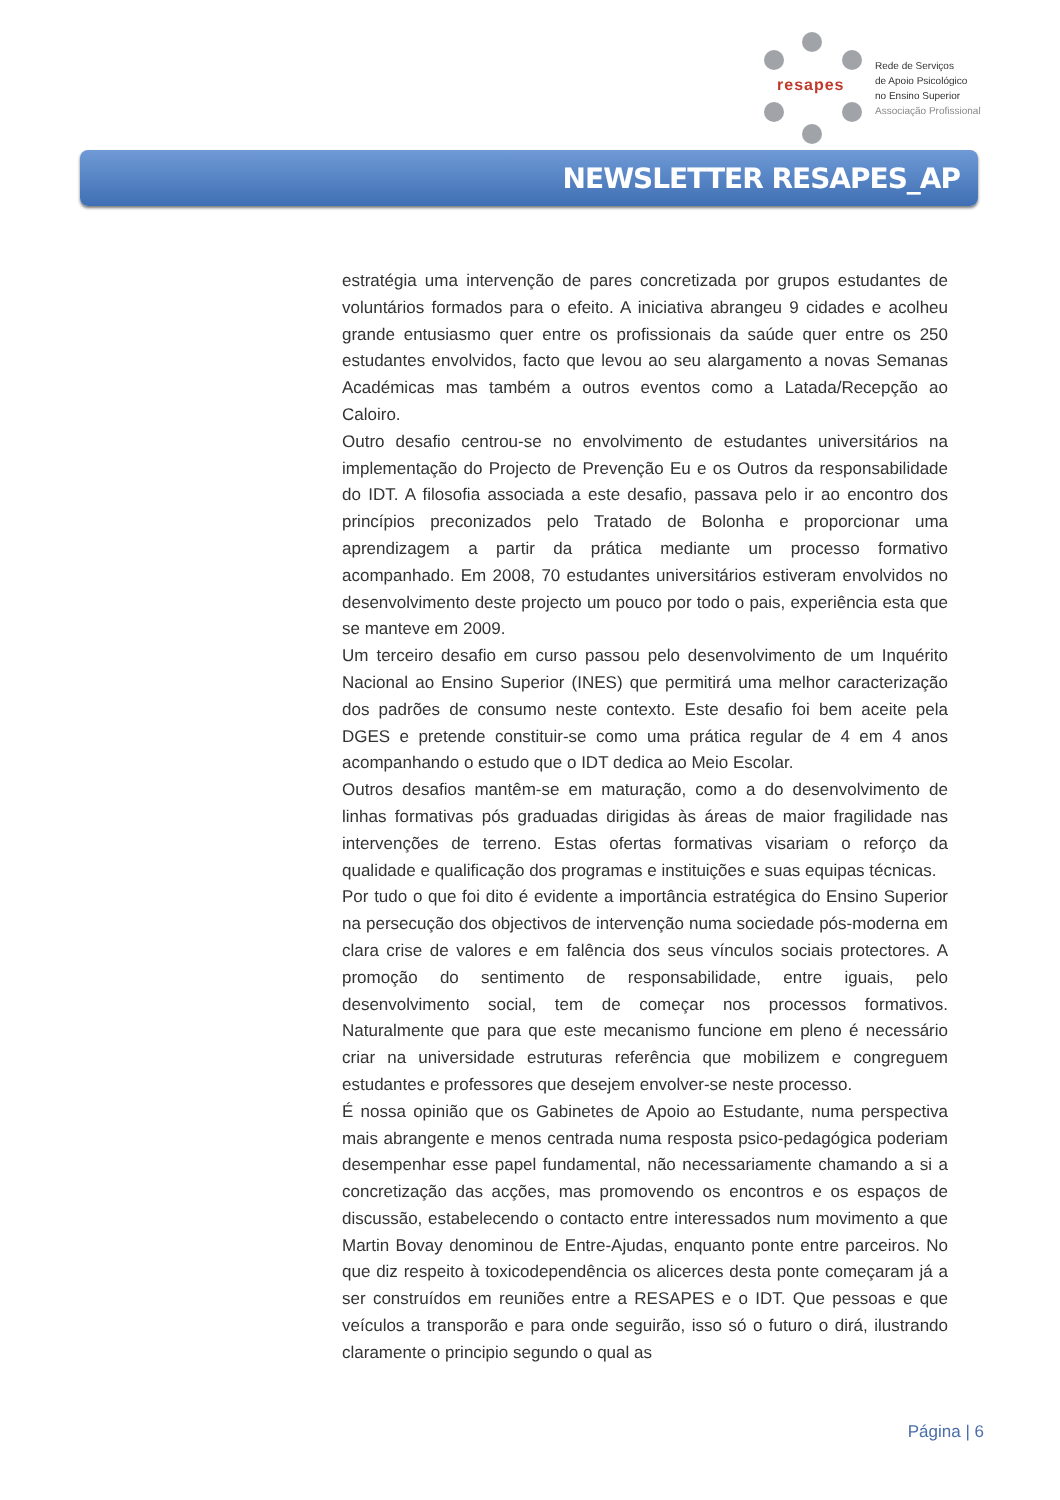resapes
Rede de Serviços
de Apoio Psicológico
no Ensino Superior
Associação Profissional
NEWSLETTER RESAPES_AP
estratégia uma intervenção de pares concretizada por grupos estudantes de voluntários formados para o efeito. A iniciativa abrangeu 9 cidades e acolheu grande entusiasmo quer entre os profissionais da saúde quer entre os 250 estudantes envolvidos, facto que levou ao seu alargamento a novas Semanas Académicas mas também a outros eventos como a Latada/Recepção ao Caloiro.
Outro desafio centrou-se no envolvimento de estudantes universitários na implementação do Projecto de Prevenção Eu e os Outros da responsabilidade do IDT. A filosofia associada a este desafio, passava pelo ir ao encontro dos princípios preconizados pelo Tratado de Bolonha e proporcionar uma aprendizagem a partir da prática mediante um processo formativo acompanhado. Em 2008, 70 estudantes universitários estiveram envolvidos no desenvolvimento deste projecto um pouco por todo o pais, experiência esta que se manteve em 2009.
Um terceiro desafio em curso passou pelo desenvolvimento de um Inquérito Nacional ao Ensino Superior (INES) que permitirá uma melhor caracterização dos padrões de consumo neste contexto. Este desafio foi bem aceite pela DGES e pretende constituir-se como uma prática regular de 4 em 4 anos acompanhando o estudo que o IDT dedica ao Meio Escolar.
Outros desafios mantêm-se em maturação, como a do desenvolvimento de linhas formativas pós graduadas dirigidas às áreas de maior fragilidade nas intervenções de terreno. Estas ofertas formativas visariam o reforço da qualidade e qualificação dos programas e instituições e suas equipas técnicas.
Por tudo o que foi dito é evidente a importância estratégica do Ensino Superior na persecução dos objectivos de intervenção numa sociedade pós-moderna em clara crise de valores e em falência dos seus vínculos sociais protectores. A promoção do sentimento de responsabilidade, entre iguais, pelo desenvolvimento social, tem de começar nos processos formativos. Naturalmente que para que este mecanismo funcione em pleno é necessário criar na universidade estruturas referência que mobilizem e congreguem estudantes e professores que desejem envolver-se neste processo.
É nossa opinião que os Gabinetes de Apoio ao Estudante, numa perspectiva mais abrangente e menos centrada numa resposta psico-pedagógica poderiam desempenhar esse papel fundamental, não necessariamente chamando a si a concretização das acções, mas promovendo os encontros e os espaços de discussão, estabelecendo o contacto entre interessados num movimento a que Martin Bovay denominou de Entre-Ajudas, enquanto ponte entre parceiros. No que diz respeito à toxicodependência os alicerces desta ponte começaram já a ser construídos em reuniões entre a RESAPES e o IDT. Que pessoas e que veículos a transporão e para onde seguirão, isso só o futuro o dirá, ilustrando claramente o principio segundo o qual as
Página | 6